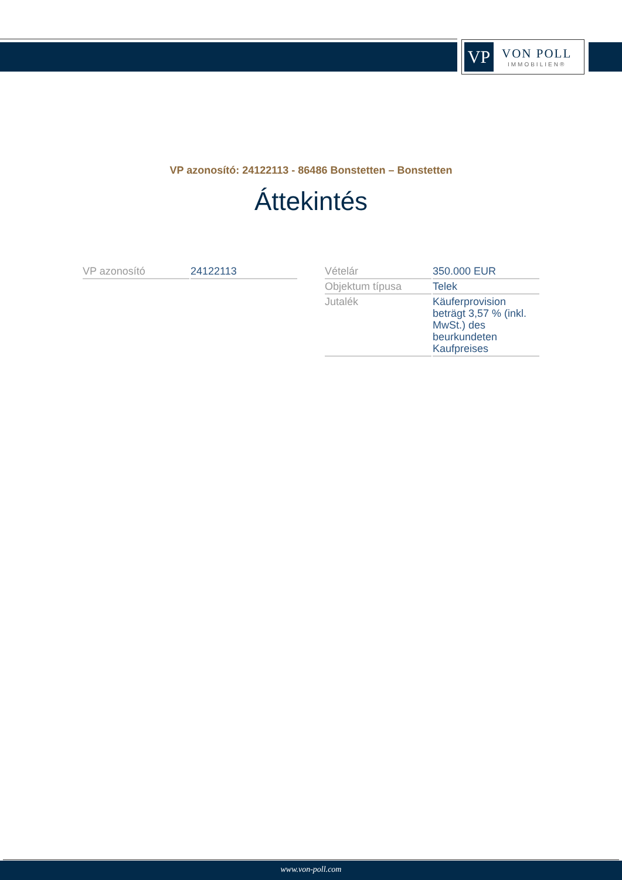VP
VON POLL
IMMOBILIEN®
VP azonosító: 24122113 - 86486 Bonstetten – Bonstetten
Áttekintés
| VP azonosító | 24122113 |
| Vételár | 350.000 EUR |
| Objektum típusa | Telek |
| Jutalék | Käuferprovision beträgt 3,57 % (inkl. MwSt.) des beurkundeten Kaufpreises |
www.von-poll.com